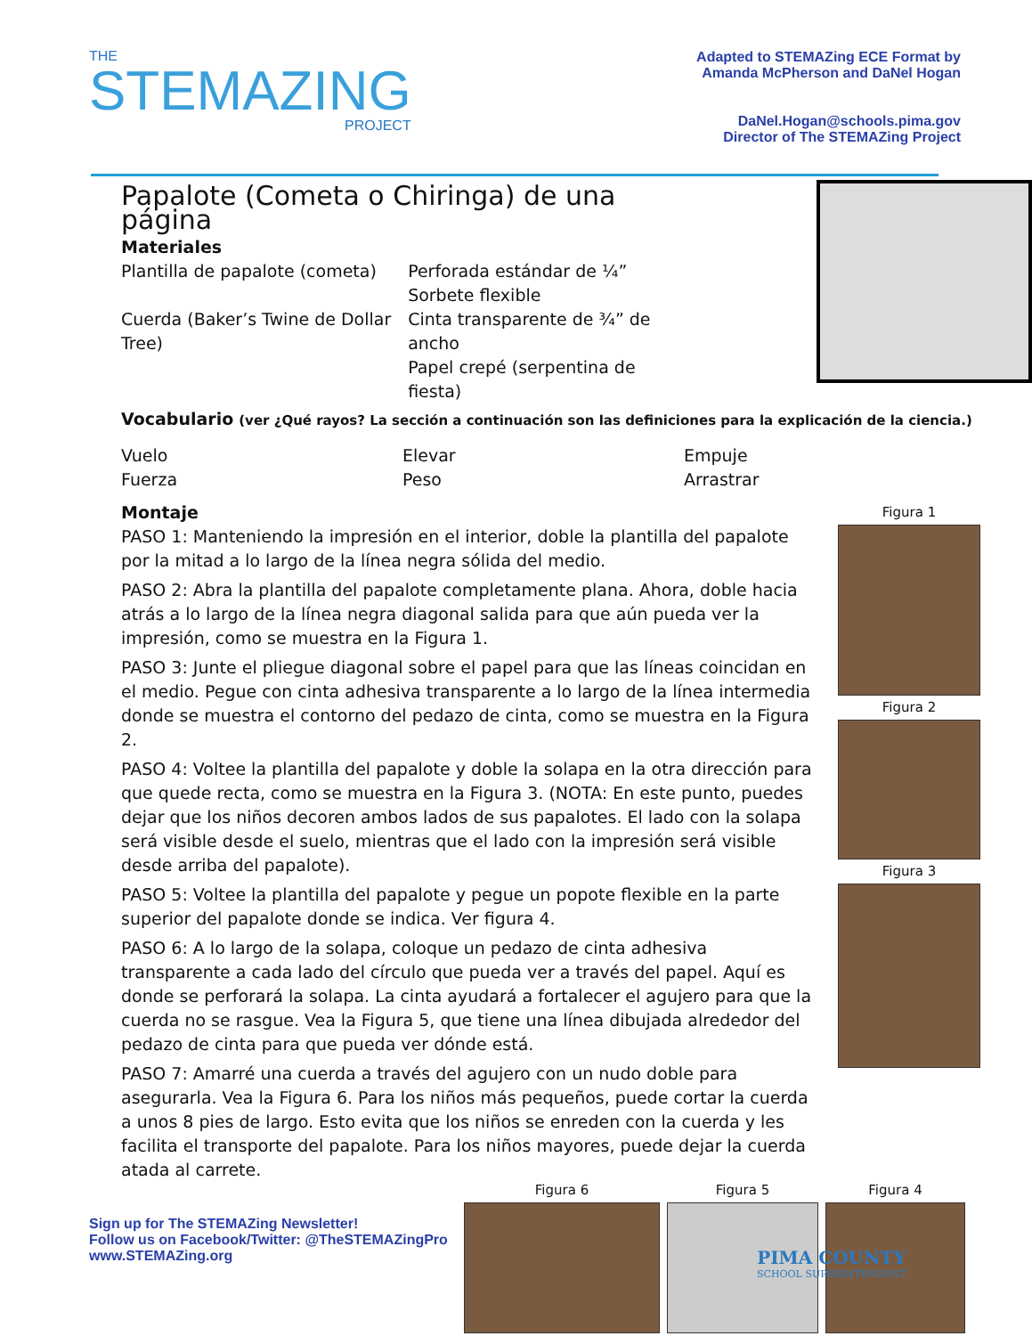THE
STEMAZING
PROJECT
Adapted to STEMAZing ECE Format by
Amanda McPherson and DaNel Hogan
DaNel.Hogan@schools.pima.gov
Director of The STEMAZing Project
Papalote (Cometa o Chiringa) de una página
Materiales
Plantilla de papalote (cometa)
Cuerda (Baker’s Twine de Dollar Tree)
Perforada estándar de ¼”
Sorbete flexible
Cinta transparente de ¾” de ancho
Papel crepé (serpentina de fiesta)
Vocabulario (ver ¿Qué rayos? La sección a continuación son las definiciones para la explicación de la ciencia.)
Vuelo
Fuerza
Elevar
Peso
Empuje
Arrastrar
Montaje
PASO 1: Manteniendo la impresión en el interior, doble la plantilla del papalote por la mitad a lo largo de la línea negra sólida del medio.
PASO 2: Abra la plantilla del papalote completamente plana. Ahora, doble hacia atrás a lo largo de la línea negra diagonal salida para que aún pueda ver la impresión, como se muestra en la Figura 1.
PASO 3: Junte el pliegue diagonal sobre el papel para que las líneas coincidan en el medio. Pegue con cinta adhesiva transparente a lo largo de la línea intermedia donde se muestra el contorno del pedazo de cinta, como se muestra en la Figura 2.
PASO 4: Voltee la plantilla del papalote y doble la solapa en la otra dirección para que quede recta, como se muestra en la Figura 3. (NOTA: En este punto, puedes dejar que los niños decoren ambos lados de sus papalotes. El lado con la solapa será visible desde el suelo, mientras que el lado con la impresión será visible desde arriba del papalote).
PASO 5: Voltee la plantilla del papalote y pegue un popote flexible en la parte superior del papalote donde se indica. Ver figura 4.
PASO 6: A lo largo de la solapa, coloque un pedazo de cinta adhesiva transparente a cada lado del círculo que pueda ver a través del papel. Aquí es donde se perforará la solapa. La cinta ayudará a fortalecer el agujero para que la cuerda no se rasgue. Vea la Figura 5, que tiene una línea dibujada alrededor del pedazo de cinta para que pueda ver dónde está.
PASO 7: Amarré una cuerda a través del agujero con un nudo doble para asegurarla. Vea la Figura 6. Para los niños más pequeños, puede cortar la cuerda a unos 8 pies de largo. Esto evita que los niños se enreden con la cuerda y les facilita el transporte del papalote. Para los niños mayores, puede dejar la cuerda atada al carrete.
Figura 1
Figura 2
Figura 3
Figura 6 Figura 5 Figura 4
Sign up for The STEMAZing Newsletter!
Follow us on Facebook/Twitter: @TheSTEMAZingPro
www.STEMAZing.org
PIMA COUNTY
SCHOOL SUPERINTENDENT